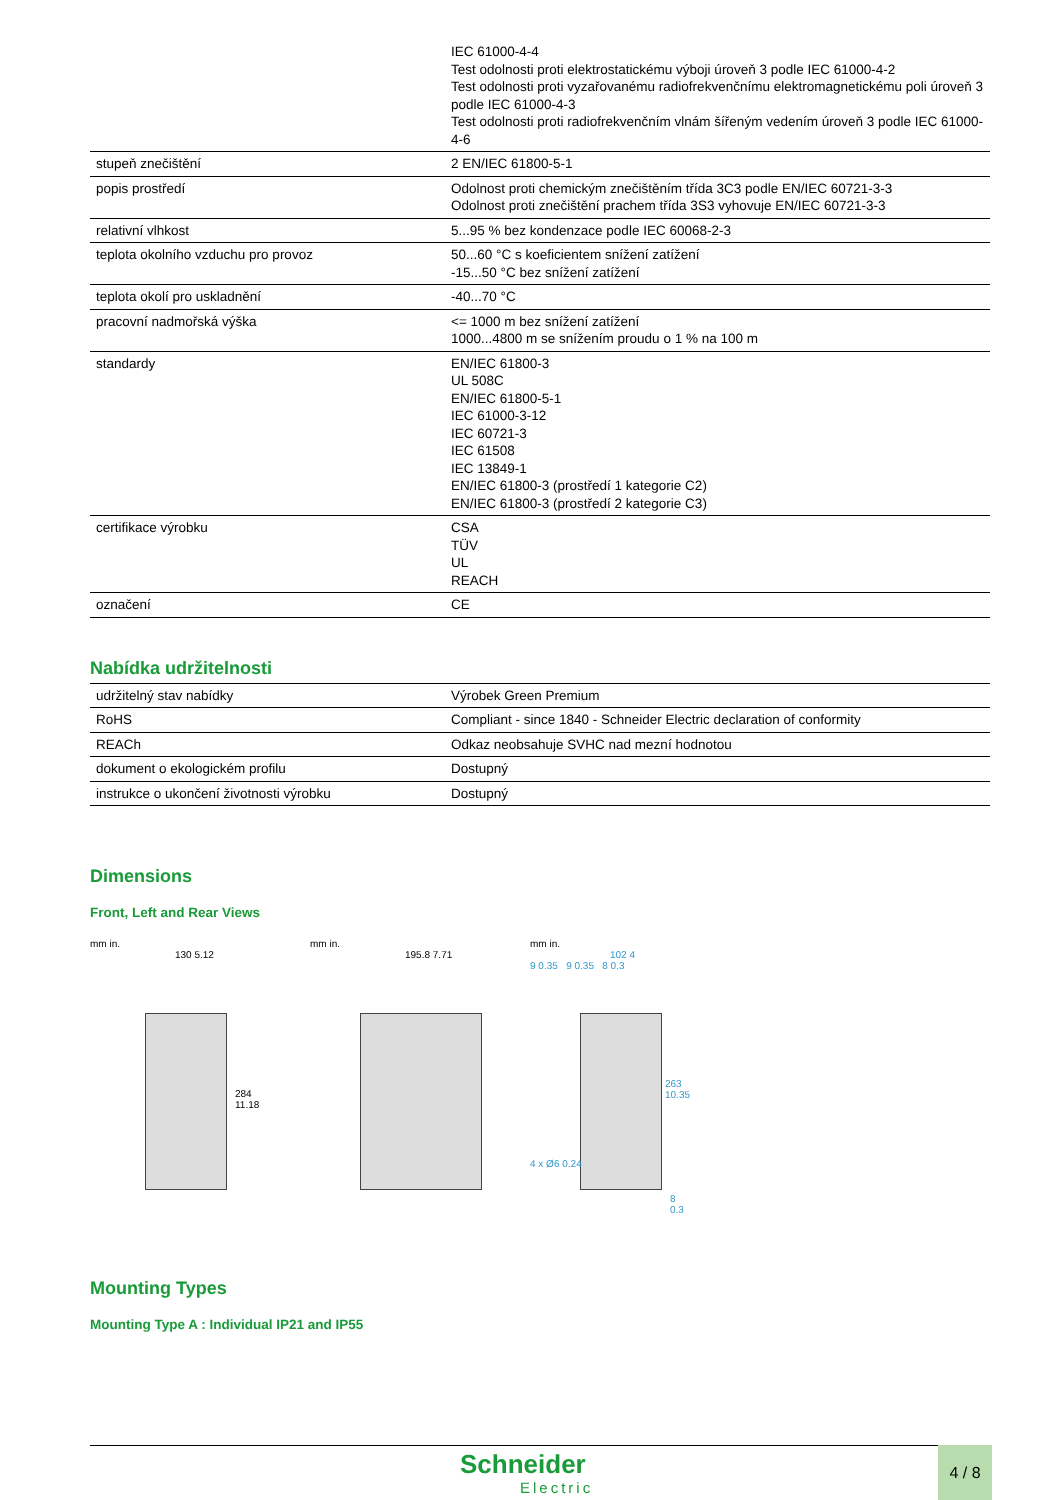| | IEC 61000-4-4 Test odolnosti proti elektrostatickému výboji úroveň 3 podle IEC 61000-4-2 Test odolnosti proti vyzařovanému radiofrekvenčnímu elektromagnetickému poli úroveň 3 podle IEC 61000-4-3 Test odolnosti proti radiofrekvenčním vlnám šířeným vedením úroveň 3 podle IEC 61000-4-6 |
| stupeň znečištění | 2 EN/IEC 61800-5-1 |
| popis prostředí | Odolnost proti chemickým znečištěním třída 3C3 podle EN/IEC 60721-3-3 Odolnost proti znečištění prachem třída 3S3 vyhovuje EN/IEC 60721-3-3 |
| relativní vlhkost | 5...95 % bez kondenzace podle IEC 60068-2-3 |
| teplota okolního vzduchu pro provoz | 50...60 °C s koeficientem snížení zatížení -15...50 °C bez snížení zatížení |
| teplota okolí pro uskladnění | -40...70 °C |
| pracovní nadmořská výška | <= 1000 m bez snížení zatížení 1000...4800 m se snížením proudu o 1 % na 100 m |
| standardy | EN/IEC 61800-3 UL 508C EN/IEC 61800-5-1 IEC 61000-3-12 IEC 60721-3 IEC 61508 IEC 13849-1 EN/IEC 61800-3 (prostředí 1 kategorie C2) EN/IEC 61800-3 (prostředí 2 kategorie C3) |
| certifikace výrobku | CSA TÜV UL REACH |
| označení | CE |
Nabídka udržitelnosti
| udržitelný stav nabídky | Výrobek Green Premium |
| RoHS | Compliant - since 1840 - Schneider Electric declaration of conformity |
| REACh | Odkaz neobsahuje SVHC nad mezní hodnotou |
| dokument o ekologickém profilu | Dostupný |
| instrukce o ukončení životnosti výrobku | Dostupný |
Dimensions
Front, Left and Rear Views
mm in.
130 5.12
284 11.18
mm in.
195.8 7.71
mm in.
102 4
9 0.35 9 0.35 8 0.3
263 10.35
4 x Ø6 0.24
8 0.3
Mounting Types
Mounting Type A : Individual IP21 and IP55
Schneider
Electric
4 / 8